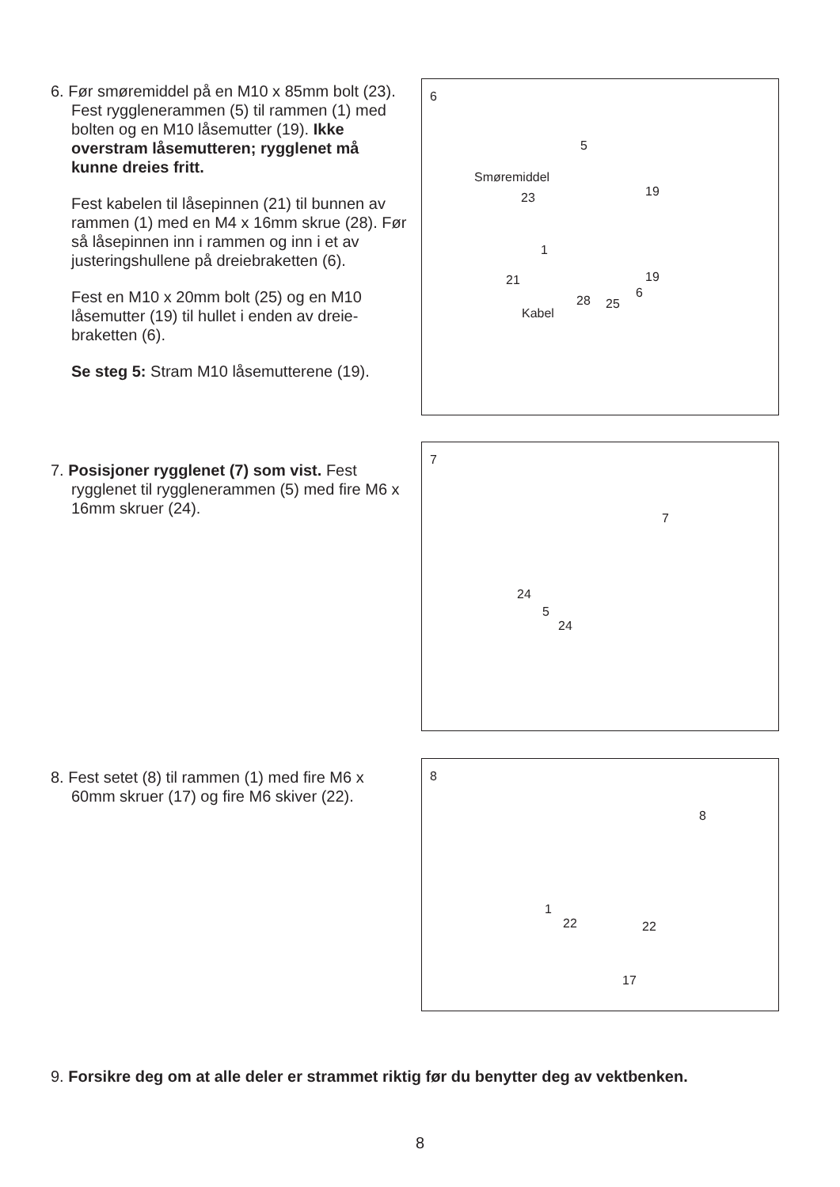6. Før smøremiddel på en M10 x 85mm bolt (23). Fest rygglenerammen (5) til rammen (1) med bolten og en M10 låsemutter (19). Ikke overstram låsemutteren; rygglenet må kunne dreies fritt.
Fest kabelen til låsepinnen (21) til bunnen av rammen (1) med en M4 x 16mm skrue (28). Før så låsepinnen inn i rammen og inn i et av justeringshullene på dreiebraketten (6).
Fest en M10 x 20mm bolt (25) og en M10 låsemutter (19) til hullet i enden av dreie-braketten (6).
Se steg 5: Stram M10 låsemutterene (19).
6
5
Smøremiddel
23 19
1
21 19
6
28 25
Kabel
7. Posisjoner rygglenet (7) som vist. Fest rygglenet til rygglenerammen (5) med fire M6 x 16mm skruer (24).
7
7
24
5
24
8. Fest setet (8) til rammen (1) med fire M6 x 60mm skruer (17) og fire M6 skiver (22).
8
8
1
22 22
17
9. Forsikre deg om at alle deler er strammet riktig før du benytter deg av vektbenken.
8